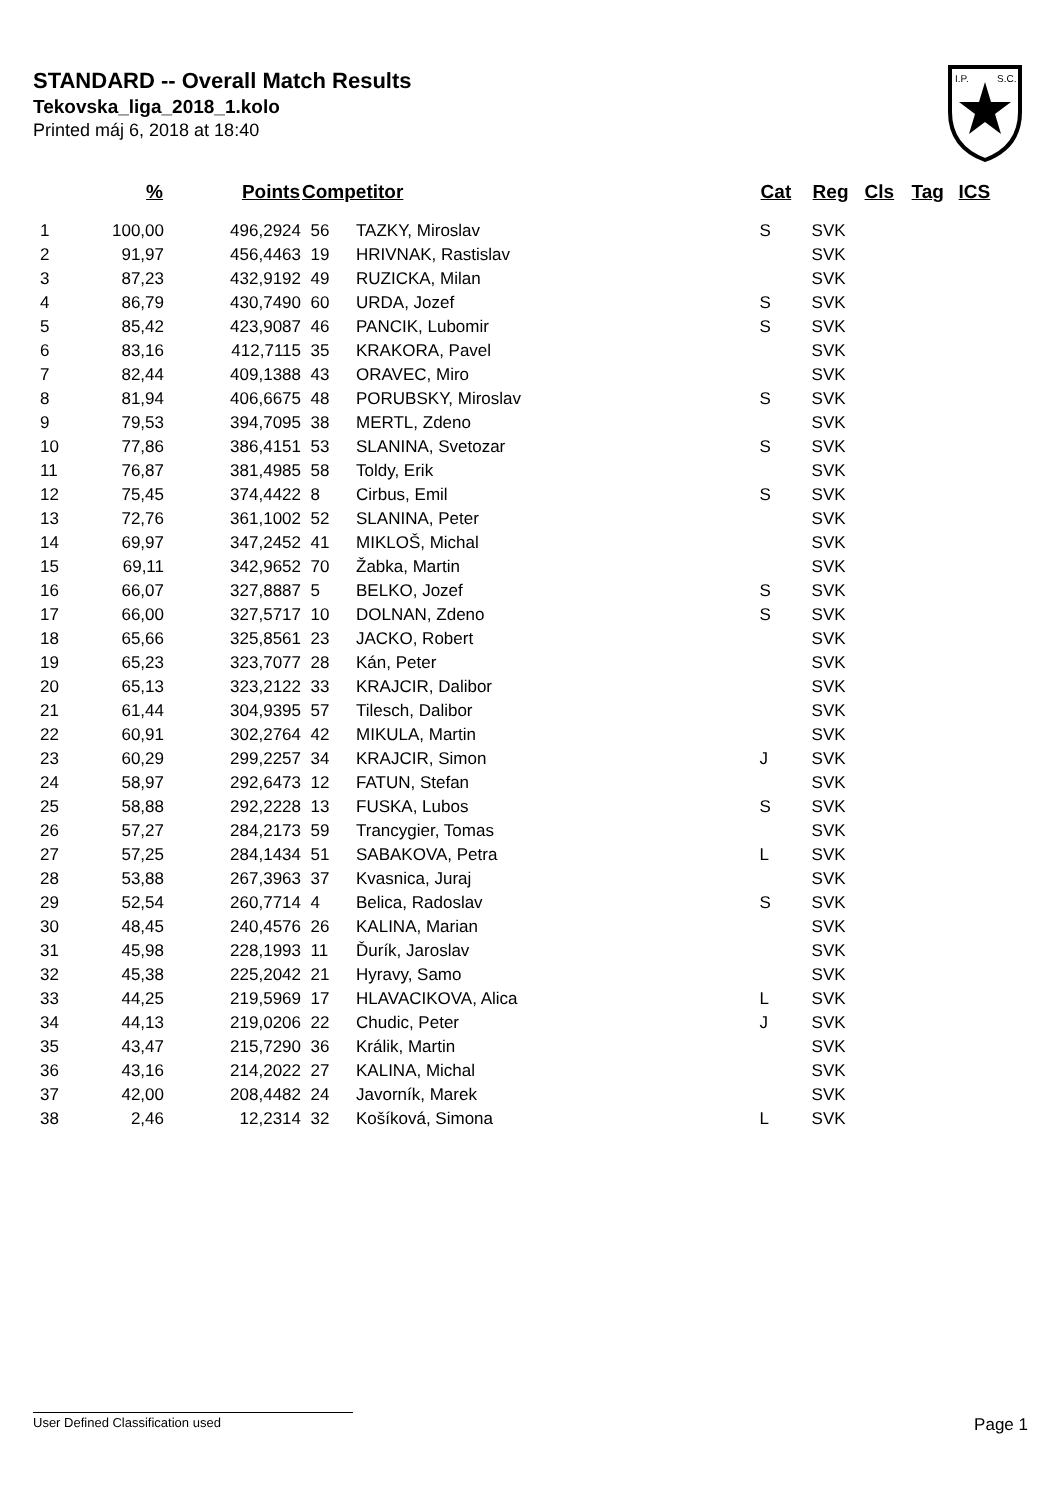STANDARD -- Overall Match Results
Tekovska_liga_2018_1.kolo
Printed máj 6, 2018 at 18:40
I.P.
S.C.
| | % | Points | Competitor | | Cat | Reg | Cls | Tag | ICS |
| --- | --- | --- | --- | --- | --- | --- | --- | --- | --- |
| 1 | 100,00 | 496,2924 | 56 | TAZKY, Miroslav | S | SVK | | | |
| 2 | 91,97 | 456,4463 | 19 | HRIVNAK, Rastislav | | SVK | | | |
| 3 | 87,23 | 432,9192 | 49 | RUZICKA, Milan | | SVK | | | |
| 4 | 86,79 | 430,7490 | 60 | URDA, Jozef | S | SVK | | | |
| 5 | 85,42 | 423,9087 | 46 | PANCIK, Lubomir | S | SVK | | | |
| 6 | 83,16 | 412,7115 | 35 | KRAKORA, Pavel | | SVK | | | |
| 7 | 82,44 | 409,1388 | 43 | ORAVEC, Miro | | SVK | | | |
| 8 | 81,94 | 406,6675 | 48 | PORUBSKY, Miroslav | S | SVK | | | |
| 9 | 79,53 | 394,7095 | 38 | MERTL, Zdeno | | SVK | | | |
| 10 | 77,86 | 386,4151 | 53 | SLANINA, Svetozar | S | SVK | | | |
| 11 | 76,87 | 381,4985 | 58 | Toldy, Erik | | SVK | | | |
| 12 | 75,45 | 374,4422 | 8 | Cirbus, Emil | S | SVK | | | |
| 13 | 72,76 | 361,1002 | 52 | SLANINA, Peter | | SVK | | | |
| 14 | 69,97 | 347,2452 | 41 | MIKLOŠ, Michal | | SVK | | | |
| 15 | 69,11 | 342,9652 | 70 | Žabka, Martin | | SVK | | | |
| 16 | 66,07 | 327,8887 | 5 | BELKO, Jozef | S | SVK | | | |
| 17 | 66,00 | 327,5717 | 10 | DOLNAN, Zdeno | S | SVK | | | |
| 18 | 65,66 | 325,8561 | 23 | JACKO, Robert | | SVK | | | |
| 19 | 65,23 | 323,7077 | 28 | Kán, Peter | | SVK | | | |
| 20 | 65,13 | 323,2122 | 33 | KRAJCIR, Dalibor | | SVK | | | |
| 21 | 61,44 | 304,9395 | 57 | Tilesch, Dalibor | | SVK | | | |
| 22 | 60,91 | 302,2764 | 42 | MIKULA, Martin | | SVK | | | |
| 23 | 60,29 | 299,2257 | 34 | KRAJCIR, Simon | J | SVK | | | |
| 24 | 58,97 | 292,6473 | 12 | FATUN, Stefan | | SVK | | | |
| 25 | 58,88 | 292,2228 | 13 | FUSKA, Lubos | S | SVK | | | |
| 26 | 57,27 | 284,2173 | 59 | Trancygier, Tomas | | SVK | | | |
| 27 | 57,25 | 284,1434 | 51 | SABAKOVA, Petra | L | SVK | | | |
| 28 | 53,88 | 267,3963 | 37 | Kvasnica, Juraj | | SVK | | | |
| 29 | 52,54 | 260,7714 | 4 | Belica, Radoslav | S | SVK | | | |
| 30 | 48,45 | 240,4576 | 26 | KALINA, Marian | | SVK | | | |
| 31 | 45,98 | 228,1993 | 11 | Ďurík, Jaroslav | | SVK | | | |
| 32 | 45,38 | 225,2042 | 21 | Hyravy, Samo | | SVK | | | |
| 33 | 44,25 | 219,5969 | 17 | HLAVACIKOVA, Alica | L | SVK | | | |
| 34 | 44,13 | 219,0206 | 22 | Chudic, Peter | J | SVK | | | |
| 35 | 43,47 | 215,7290 | 36 | Králik, Martin | | SVK | | | |
| 36 | 43,16 | 214,2022 | 27 | KALINA, Michal | | SVK | | | |
| 37 | 42,00 | 208,4482 | 24 | Javorník, Marek | | SVK | | | |
| 38 | 2,46 | 12,2314 | 32 | Košíková, Simona | L | SVK | | | |
User Defined Classification used Page 1